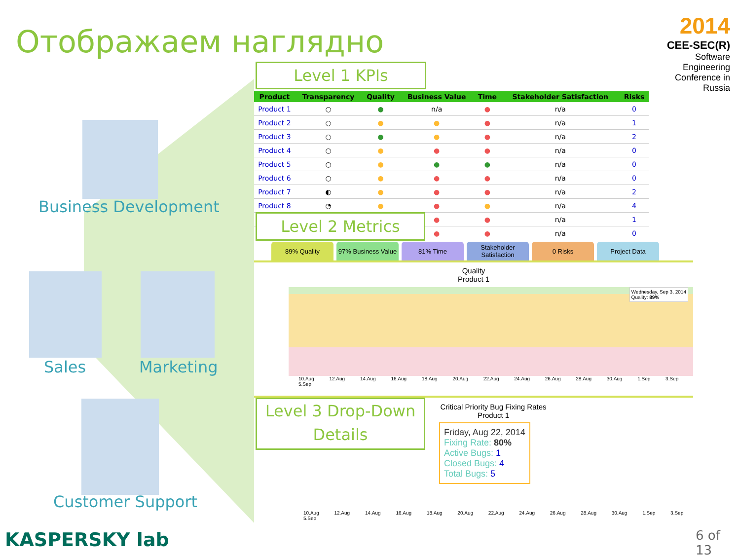Отображаем наглядно
2014
CEE-SEC(R)
Software Engineering Conference in Russia
Business Development
Sales Marketing
Customer Support
| Product | Transparency | Quality | Business Value | Time | Stakeholder Satisfaction | Risks |
| --- | --- | --- | --- | --- | --- | --- |
| Product 1 | ○ | ● | n/a | ● | n/a | 0 |
| Product 2 | ○ | ● | ● | ● | n/a | 1 |
| Product 3 | ○ | ● | ● | ● | n/a | 2 |
| Product 4 | ○ | ● | ● | ● | n/a | 0 |
| Product 5 | ○ | ● | ● | ● | n/a | 0 |
| Product 6 | ○ | ● | ● | ● | n/a | 0 |
| Product 7 | ◐ | ● | ● | ● | n/a | 2 |
| Product 8 | ◔ | ● | ● | ● | n/a | 4 |
| | | | ● | ● | n/a | 1 |
| | | | ● | ● | n/a | 0 |
Level 1 KPIs
Level 2 Metrics
89% Quality 97% Business Value
81% Time Stakeholder Satisfaction
0 Risks Project Data
Quality
Product 1
Wednesday, Sep 3, 2014
Quality: 89%
10.Aug 12.Aug 14.Aug 16.Aug 18.Aug 20.Aug 22.Aug 24.Aug 26.Aug 28.Aug 30.Aug 1.Sep 3.Sep 5.Sep
Critical Priority Bug Fixing Rates
Product 1
Friday, Aug 22, 2014
Fixing Rate: 80%
Active Bugs: 1
Closed Bugs: 4
Total Bugs: 5
10.Aug 12.Aug 14.Aug 16.Aug 18.Aug 20.Aug 22.Aug 24.Aug 26.Aug 28.Aug 30.Aug 1.Sep 3.Sep 5.Sep
Level 3 Drop-Down Details
KASPERSKY lab 6 of 13